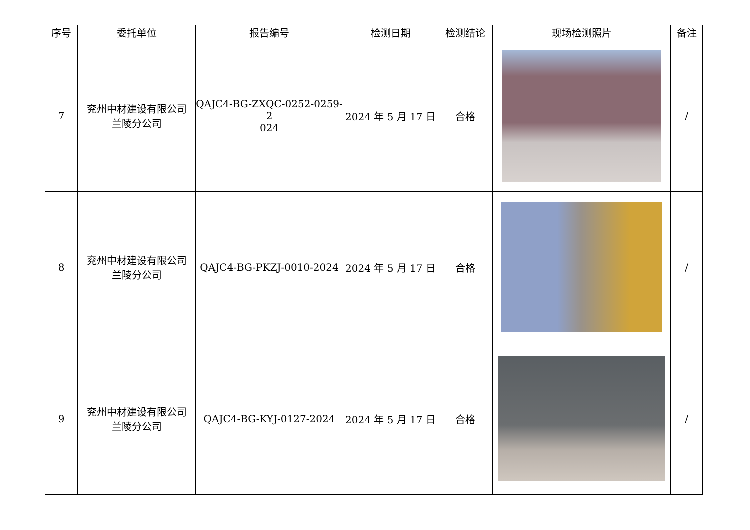| 序号 | 委托单位 | 报告编号 | 检测日期 | 检测结论 | 现场检测照片 | 备注 |
| --- | --- | --- | --- | --- | --- | --- |
| 7 | 兖州中材建设有限公司 兰陵分公司 | QAJC4-BG-ZXQC-0252-0259-2 024 | 2024 年 5 月 17 日 | 合格 | | / |
| 8 | 兖州中材建设有限公司 兰陵分公司 | QAJC4-BG-PKZJ-0010-2024 | 2024 年 5 月 17 日 | 合格 | | / |
| 9 | 兖州中材建设有限公司 兰陵分公司 | QAJC4-BG-KYJ-0127-2024 | 2024 年 5 月 17 日 | 合格 | | / |